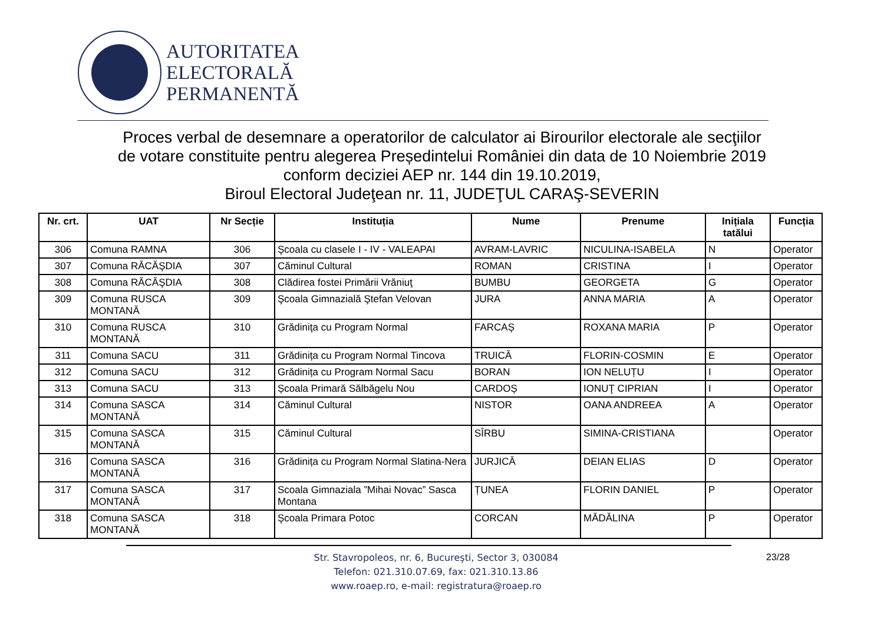AUTORITATEA
ELECTORALĂ
PERMANENTĂ
Proces verbal de desemnare a operatorilor de calculator ai Birourilor electorale ale secţiilor
de votare constituite pentru alegerea Președintelui României din data de 10 Noiembrie 2019
conform deciziei AEP nr. 144 din 19.10.2019,
Biroul Electoral Judeţean nr. 11, JUDEŢUL CARAŞ-SEVERIN
| Nr. crt. | UAT | Nr Secție | Instituția | Nume | Prenume | Inițiala tatălui | Funcția |
| --- | --- | --- | --- | --- | --- | --- | --- |
| 306 | Comuna RAMNA | 306 | Şcoala cu clasele I - IV - VALEAPAI | AVRAM-LAVRIC | NICULINA-ISABELA | N | Operator |
| 307 | Comuna RĂCĂŞDIA | 307 | Căminul Cultural | ROMAN | CRISTINA | I | Operator |
| 308 | Comuna RĂCĂŞDIA | 308 | Clădirea fostei Primării Vrăniuţ | BUMBU | GEORGETA | G | Operator |
| 309 | Comuna RUSCA MONTANĂ | 309 | Şcoala Gimnazială Ştefan Velovan | JURA | ANNA MARIA | A | Operator |
| 310 | Comuna RUSCA MONTANĂ | 310 | Grădiniţa cu Program Normal | FARCAȘ | ROXANA MARIA | P | Operator |
| 311 | Comuna SACU | 311 | Grădinița cu Program Normal Tincova | TRUICĂ | FLORIN-COSMIN | E | Operator |
| 312 | Comuna SACU | 312 | Grădinița cu Program Normal Sacu | BORAN | ION NELUȚU | I | Operator |
| 313 | Comuna SACU | 313 | Școala Primară Sălbăgelu Nou | CARDOȘ | IONUŢ CIPRIAN | I | Operator |
| 314 | Comuna SASCA MONTANĂ | 314 | Căminul Cultural | NISTOR | OANA ANDREEA | A | Operator |
| 315 | Comuna SASCA MONTANĂ | 315 | Căminul Cultural | SÎRBU | SIMINA-CRISTIANA | | Operator |
| 316 | Comuna SASCA MONTANĂ | 316 | Grădinița cu Program Normal Slatina-Nera | JURJICĂ | DEIAN ELIAS | D | Operator |
| 317 | Comuna SASCA MONTANĂ | 317 | Scoala Gimnaziala ”Mihai Novac” Sasca Montana | ȚUNEA | FLORIN DANIEL | P | Operator |
| 318 | Comuna SASCA MONTANĂ | 318 | Şcoala Primara Potoc | CORCAN | MĂDĂLINA | P | Operator |
Str. Stavropoleos, nr. 6, Bucureşti, Sector 3, 030084
Telefon: 021.310.07.69, fax: 021.310.13.86
www.roaep.ro, e-mail: registratura@roaep.ro
23/28